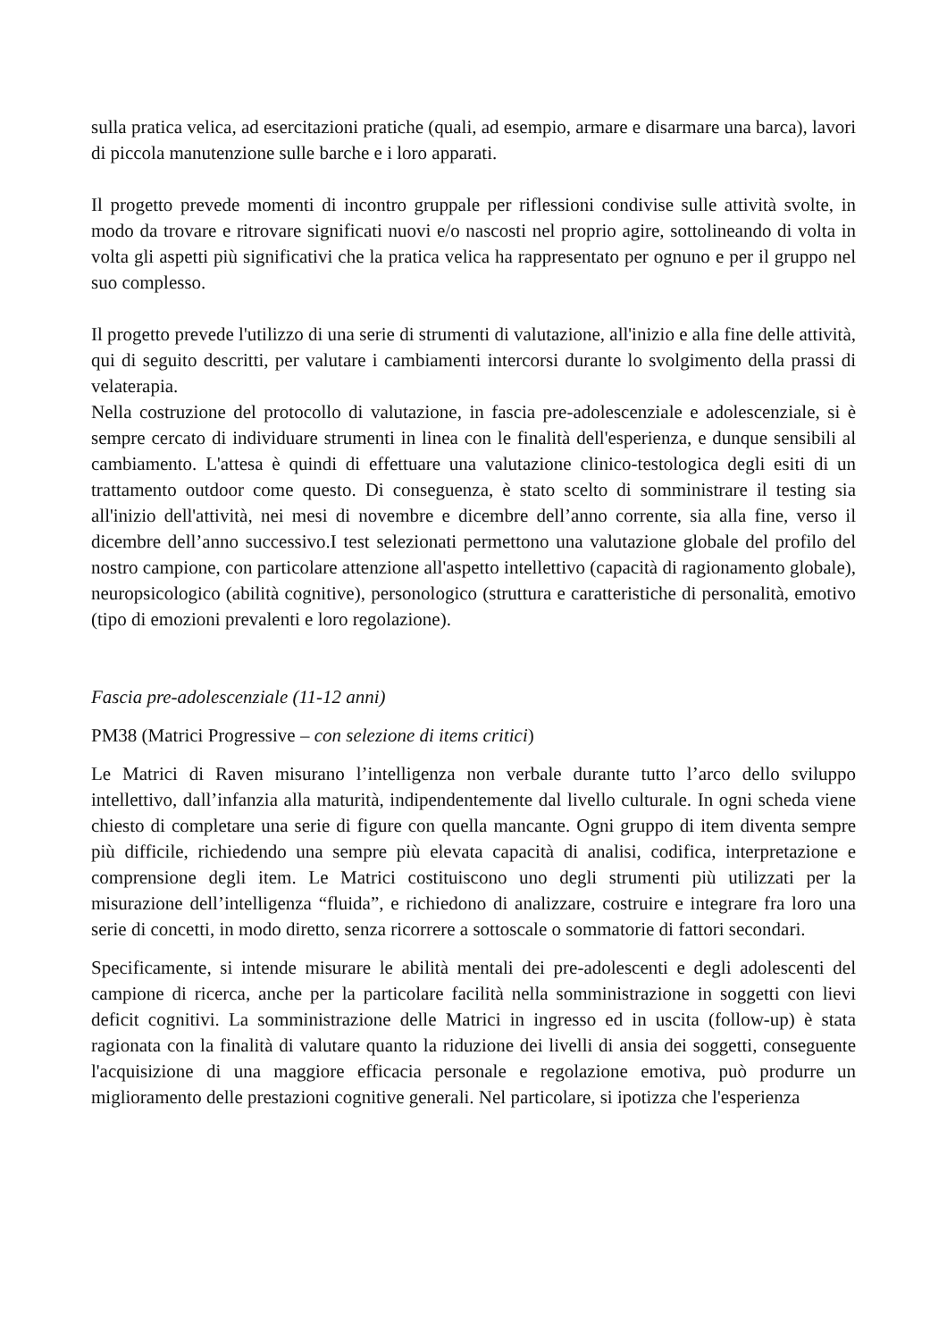sulla pratica velica, ad esercitazioni pratiche (quali, ad esempio, armare e disarmare una barca), lavori di piccola manutenzione sulle barche e i loro apparati.
Il progetto prevede momenti di incontro gruppale per riflessioni condivise sulle attività svolte, in modo da trovare e ritrovare significati nuovi e/o nascosti nel proprio agire, sottolineando di volta in volta gli aspetti più significativi che la pratica velica ha rappresentato per ognuno e per il gruppo nel suo complesso.
Il progetto prevede l'utilizzo di una serie di strumenti di valutazione, all'inizio e alla fine delle attività, qui di seguito descritti, per valutare i cambiamenti intercorsi durante lo svolgimento della prassi di velaterapia.
Nella costruzione del protocollo di valutazione, in fascia pre-adolescenziale e adolescenziale, si è sempre cercato di individuare strumenti in linea con le finalità dell'esperienza, e dunque sensibili al cambiamento. L'attesa è quindi di effettuare una valutazione clinico-testologica degli esiti di un trattamento outdoor come questo. Di conseguenza, è stato scelto di somministrare il testing sia all'inizio dell'attività, nei mesi di novembre e dicembre dell’anno corrente, sia alla fine, verso il dicembre dell’anno successivo.I test selezionati permettono una valutazione globale del profilo del nostro campione, con particolare attenzione all'aspetto intellettivo (capacità di ragionamento globale), neuropsicologico (abilità cognitive), personologico (struttura e caratteristiche di personalità, emotivo (tipo di emozioni prevalenti e loro regolazione).
Fascia pre-adolescenziale (11-12 anni)
PM38 (Matrici Progressive – con selezione di items critici)
Le Matrici di Raven misurano l’intelligenza non verbale durante tutto l’arco dello sviluppo intellettivo, dall’infanzia alla maturità, indipendentemente dal livello culturale. In ogni scheda viene chiesto di completare una serie di figure con quella mancante. Ogni gruppo di item diventa sempre più difficile, richiedendo una sempre più elevata capacità di analisi, codifica, interpretazione e comprensione degli item. Le Matrici costituiscono uno degli strumenti più utilizzati per la misurazione dell’intelligenza “fluida”, e richiedono di analizzare, costruire e integrare fra loro una serie di concetti, in modo diretto, senza ricorrere a sottoscale o sommatorie di fattori secondari.
Specificamente, si intende misurare le abilità mentali dei pre-adolescenti e degli adolescenti del campione di ricerca, anche per la particolare facilità nella somministrazione in soggetti con lievi deficit cognitivi. La somministrazione delle Matrici in ingresso ed in uscita (follow-up) è stata ragionata con la finalità di valutare quanto la riduzione dei livelli di ansia dei soggetti, conseguente l'acquisizione di una maggiore efficacia personale e regolazione emotiva, può produrre un miglioramento delle prestazioni cognitive generali. Nel particolare, si ipotizza che l'esperienza